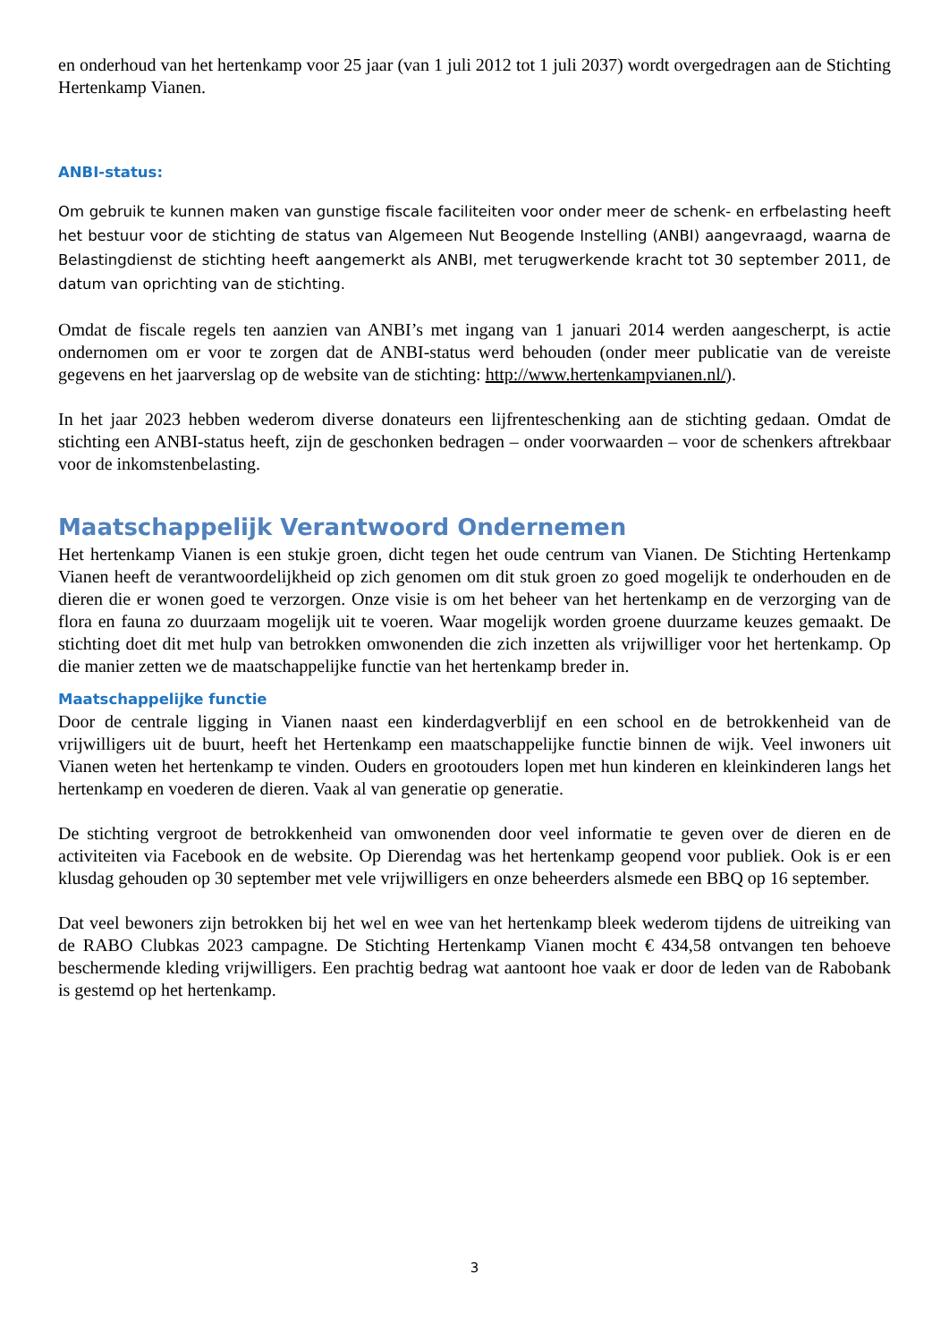en onderhoud van het hertenkamp voor 25 jaar (van 1 juli 2012 tot 1 juli 2037) wordt overgedragen aan de Stichting Hertenkamp Vianen.
ANBI-status:
Om gebruik te kunnen maken van gunstige fiscale faciliteiten voor onder meer de schenk- en erfbelasting heeft het bestuur voor de stichting de status van Algemeen Nut Beogende Instelling (ANBI) aangevraagd, waarna de Belastingdienst de stichting heeft aangemerkt als ANBI, met terugwerkende kracht tot 30 september 2011, de datum van oprichting van de stichting.
Omdat de fiscale regels ten aanzien van ANBI’s met ingang van 1 januari 2014 werden aangescherpt, is actie ondernomen om er voor te zorgen dat de ANBI-status werd behouden (onder meer publicatie van de vereiste gegevens en het jaarverslag op de website van de stichting: http://www.hertenkampvianen.nl/).
In het jaar 2023 hebben wederom diverse donateurs een lijfrenteschenking aan de stichting gedaan. Omdat de stichting een ANBI-status heeft, zijn de geschonken bedragen – onder voorwaarden – voor de schenkers aftrekbaar voor de inkomstenbelasting.
Maatschappelijk Verantwoord Ondernemen
Het hertenkamp Vianen is een stukje groen, dicht tegen het oude centrum van Vianen. De Stichting Hertenkamp Vianen heeft de verantwoordelijkheid op zich genomen om dit stuk groen zo goed mogelijk te onderhouden en de dieren die er wonen goed te verzorgen. Onze visie is om het beheer van het hertenkamp en de verzorging van de flora en fauna zo duurzaam mogelijk uit te voeren. Waar mogelijk worden groene duurzame keuzes gemaakt. De stichting doet dit met hulp van betrokken omwonenden die zich inzetten als vrijwilliger voor het hertenkamp. Op die manier zetten we de maatschappelijke functie van het hertenkamp breder in.
Maatschappelijke functie
Door de centrale ligging in Vianen naast een kinderdagverblijf en een school en de betrokkenheid van de vrijwilligers uit de buurt, heeft het Hertenkamp een maatschappelijke functie binnen de wijk. Veel inwoners uit Vianen weten het hertenkamp te vinden. Ouders en grootouders lopen met hun kinderen en kleinkinderen langs het hertenkamp en voederen de dieren. Vaak al van generatie op generatie.
De stichting vergroot de betrokkenheid van omwonenden door veel informatie te geven over de dieren en de activiteiten via Facebook en de website. Op Dierendag was het hertenkamp geopend voor publiek. Ook is er een klusdag gehouden op 30 september met vele vrijwilligers en onze beheerders alsmede een BBQ op 16 september.
Dat veel bewoners zijn betrokken bij het wel en wee van het hertenkamp bleek wederom tijdens de uitreiking van de RABO Clubkas 2023 campagne. De Stichting Hertenkamp Vianen mocht € 434,58 ontvangen ten behoeve beschermende kleding vrijwilligers. Een prachtig bedrag wat aantoont hoe vaak er door de leden van de Rabobank is gestemd op het hertenkamp.
3